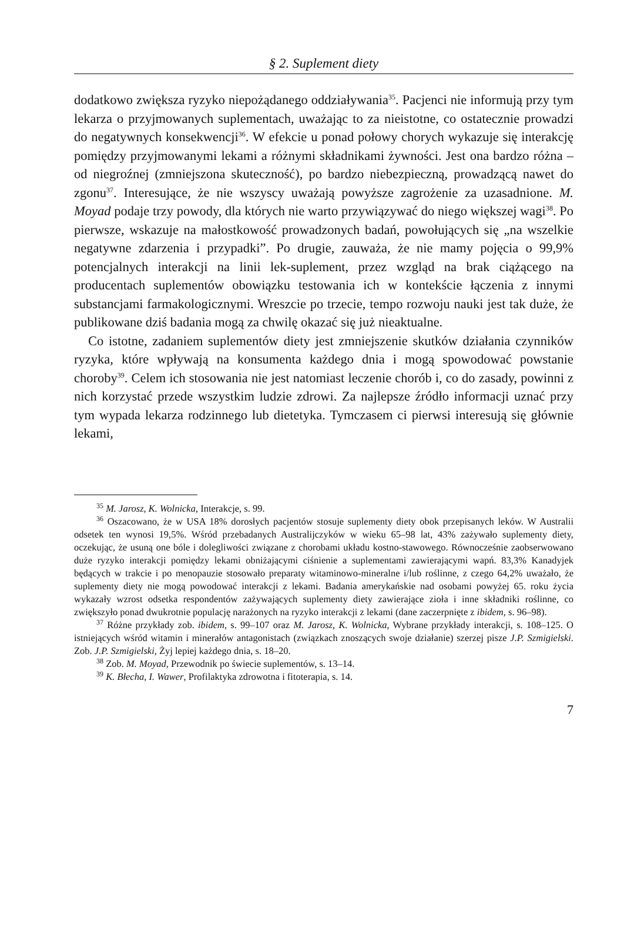§ 2. Suplement diety
dodatkowo zwiększa ryzyko niepożądanego oddziaływania<sup>35</sup>. Pacjenci nie informują przy tym lekarza o przyjmowanych suplementach, uważając to za nieistotne, co ostatecznie prowadzi do negatywnych konsekwencji<sup>36</sup>. W efekcie u ponad połowy chorych wykazuje się interakcję pomiędzy przyjmowanymi lekami a różnymi składnikami żywności. Jest ona bardzo różna – od niegroźnej (zmniejszona skuteczność), po bardzo niebezpieczną, prowadzącą nawet do zgonu<sup>37</sup>. Interesujące, że nie wszyscy uważają powyższe zagrożenie za uzasadnione. M. Moyad podaje trzy powody, dla których nie warto przywiązywać do niego większej wagi<sup>38</sup>. Po pierwsze, wskazuje na małostkowość prowadzonych badań, powołujących się „na wszelkie negatywne zdarzenia i przypadki”. Po drugie, zauważa, że nie mamy pojęcia o 99,9% potencjalnych interakcji na linii lek-suplement, przez wzgląd na brak ciążącego na producentach suplementów obowiązku testowania ich w kontekście łączenia z innymi substancjami farmakologicznymi. Wreszcie po trzecie, tempo rozwoju nauki jest tak duże, że publikowane dziś badania mogą za chwilę okazać się już nieaktualne.
Co istotne, zadaniem suplementów diety jest zmniejszenie skutków działania czynników ryzyka, które wpływają na konsumenta każdego dnia i mogą spowodować powstanie choroby<sup>39</sup>. Celem ich stosowania nie jest natomiast leczenie chorób i, co do zasady, powinni z nich korzystać przede wszystkim ludzie zdrowi. Za najlepsze źródło informacji uznać przy tym wypada lekarza rodzinnego lub dietetyka. Tymczasem ci pierwsi interesują się głównie lekami,
<sup>35</sup> M. Jarosz, K. Wolnicka, Interakcje, s. 99.
<sup>36</sup> Oszacowano, że w USA 18% dorosłych pacjentów stosuje suplementy diety obok przepisanych leków. W Australii odsetek ten wynosi 19,5%. Wśród przebadanych Australijczyków w wieku 65–98 lat, 43% zażywało suplementy diety, oczekując, że usuną one bóle i dolegliwości związane z chorobami układu kostno-stawowego. Równocześnie zaobserwowano duże ryzyko interakcji pomiędzy lekami obniżającymi ciśnienie a suplementami zawierającymi wapń. 83,3% Kanadyjek będących w trakcie i po menopauzie stosowało preparaty witaminowo-mineralne i/lub roślinne, z czego 64,2% uważało, że suplementy diety nie mogą powodować interakcji z lekami. Badania amerykańskie nad osobami powyżej 65. roku życia wykazały wzrost odsetka respondentów zażywających suplementy diety zawierające zioła i inne składniki roślinne, co zwiększyło ponad dwukrotnie populację narażonych na ryzyko interakcji z lekami (dane zaczerpnięte z ibidem, s. 96–98).
<sup>37</sup> Różne przykłady zob. ibidem, s. 99–107 oraz M. Jarosz, K. Wolnicka, Wybrane przykłady interakcji, s. 108–125. O istniejących wśród witamin i minerałów antagonistach (związkach znoszących swoje działanie) szerzej pisze J.P. Szmigielski. Zob. J.P. Szmigielski, Żyj lepiej każdego dnia, s. 18–20.
<sup>38</sup> Zob. M. Moyad, Przewodnik po świecie suplementów, s. 13–14.
<sup>39</sup> K. Błecha, I. Wawer, Profilaktyka zdrowotna i fitoterapia, s. 14.
7